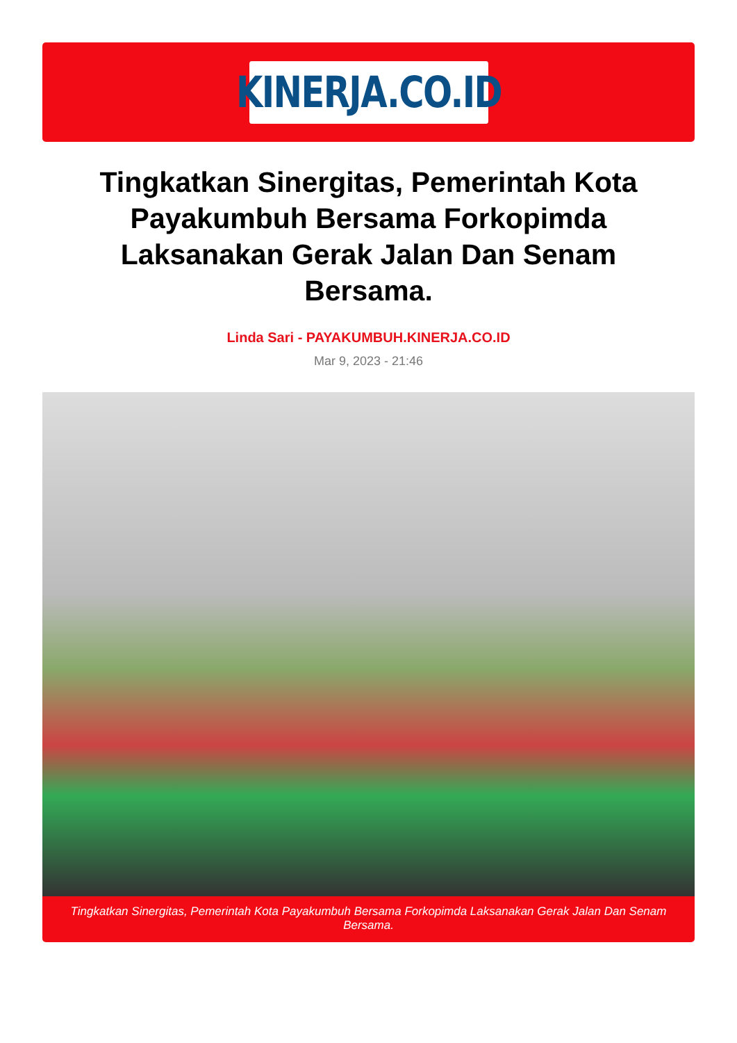KINERJA.CO.ID
Tingkatkan Sinergitas, Pemerintah Kota Payakumbuh Bersama Forkopimda Laksanakan Gerak Jalan Dan Senam Bersama.
Linda Sari - PAYAKUMBUH.KINERJA.CO.ID
Mar 9, 2023 - 21:46
Tingkatkan Sinergitas, Pemerintah Kota Payakumbuh Bersama Forkopimda Laksanakan Gerak Jalan Dan Senam Bersama.